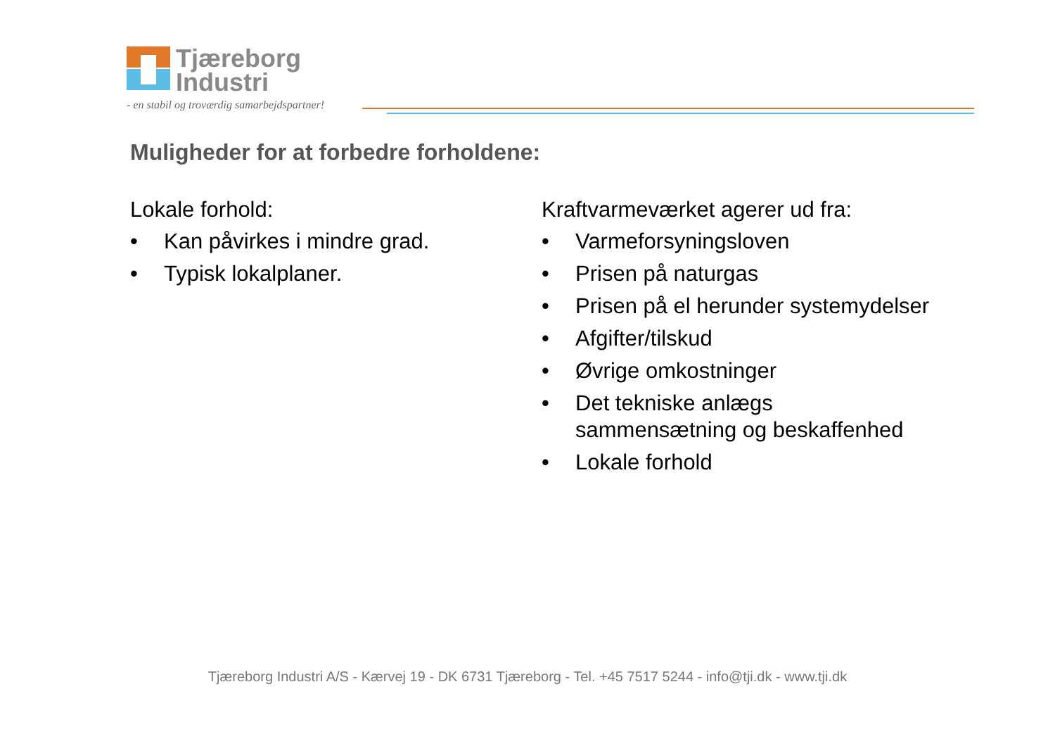Tjæreborg
Industri
- en stabil og troværdig samarbejdspartner!
Muligheder for at forbedre forholdene:
Lokale forhold:
• Kan påvirkes i mindre grad.
• Typisk lokalplaner.
Kraftvarmeværket agerer ud fra:
• Varmeforsyningsloven
• Prisen på naturgas
• Prisen på el herunder systemydelser
• Afgifter/tilskud
• Øvrige omkostninger
• Det tekniske anlægs sammensætning og beskaffenhed
• Lokale forhold
Tjæreborg Industri A/S - Kærvej 19 - DK 6731 Tjæreborg - Tel. +45 7517 5244 - info@tji.dk - www.tji.dk